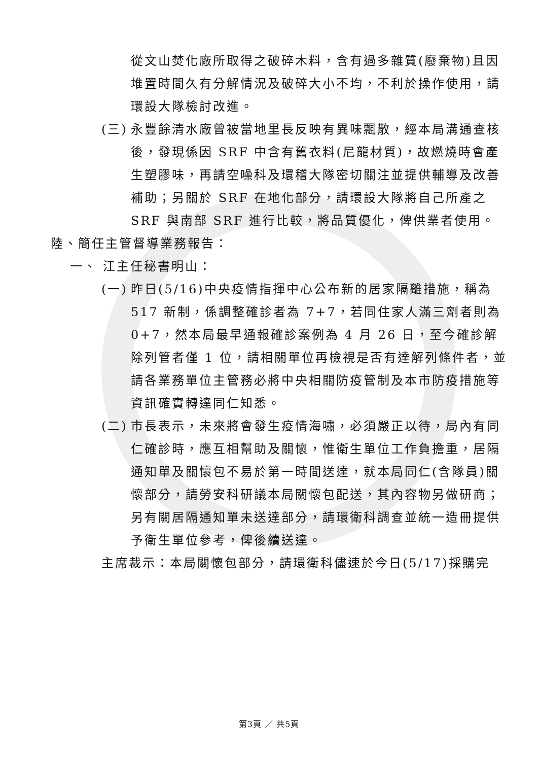從文山焚化廠所取得之破碎木料，含有過多雜質(廢棄物)且因堆置時間久有分解情況及破碎大小不均，不利於操作使用，請環設大隊檢討改進。
(三) 永豐餘清水廠曾被當地里長反映有異味飄散，經本局溝通查核後，發現係因 SRF 中含有舊衣料(尼龍材質)，故燃燒時會產生塑膠味，再請空噪科及環稽大隊密切關注並提供輔導及改善補助；另關於 SRF 在地化部分，請環設大隊將自己所產之 SRF 與南部 SRF 進行比較，將品質優化，俾供業者使用。
陸、簡任主管督導業務報告：
一、 江主任秘書明山：
(一) 昨日(5/16)中央疫情指揮中心公布新的居家隔離措施，稱為 517 新制，係調整確診者為 7+7，若同住家人滿三劑者則為 0+7，然本局最早通報確診案例為 4 月 26 日，至今確診解除列管者僅 1 位，請相關單位再檢視是否有達解列條件者，並請各業務單位主管務必將中央相關防疫管制及本市防疫措施等資訊確實轉達同仁知悉。
(二) 市長表示，未來將會發生疫情海嘯，必須嚴正以待，局內有同仁確診時，應互相幫助及關懷，惟衛生單位工作負擔重，居隔通知單及關懷包不易於第一時間送達，就本局同仁(含隊員)關懷部分，請勞安科研議本局關懷包配送，其內容物另做研商；另有關居隔通知單未送達部分，請環衛科調查並統一造冊提供予衛生單位參考，俾後續送達。
主席裁示：本局關懷包部分，請環衛科儘速於今日(5/17)採購完
第3頁 ／ 共5頁